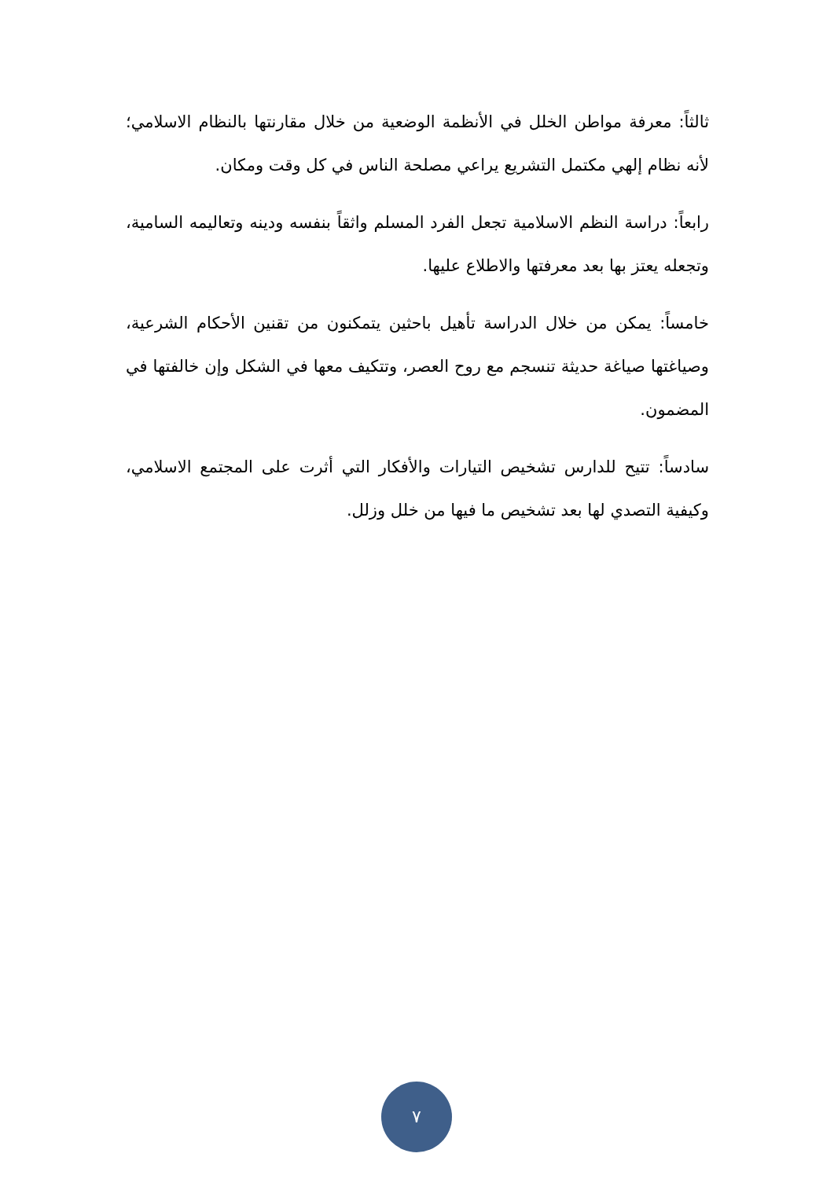ثالثاً: معرفة مواطن الخلل في الأنظمة الوضعية من خلال مقارنتها بالنظام الاسلامي؛ لأنه نظام إلهي مكتمل التشريع يراعي مصلحة الناس في كل وقت ومكان.
رابعاً: دراسة النظم الاسلامية تجعل الفرد المسلم واثقاً بنفسه ودينه وتعاليمه السامية، وتجعله يعتز بها بعد معرفتها والاطلاع عليها.
خامساً: يمكن من خلال الدراسة تأهيل باحثين يتمكنون من تقنين الأحكام الشرعية، وصياغتها صياغة حديثة تنسجم مع روح العصر، وتتكيف معها في الشكل وإن خالفتها في المضمون.
سادساً: تتيح للدارس تشخيص التيارات والأفكار التي أثرت على المجتمع الاسلامي، وكيفية التصدي لها بعد تشخيص ما فيها من خلل وزلل.
٧